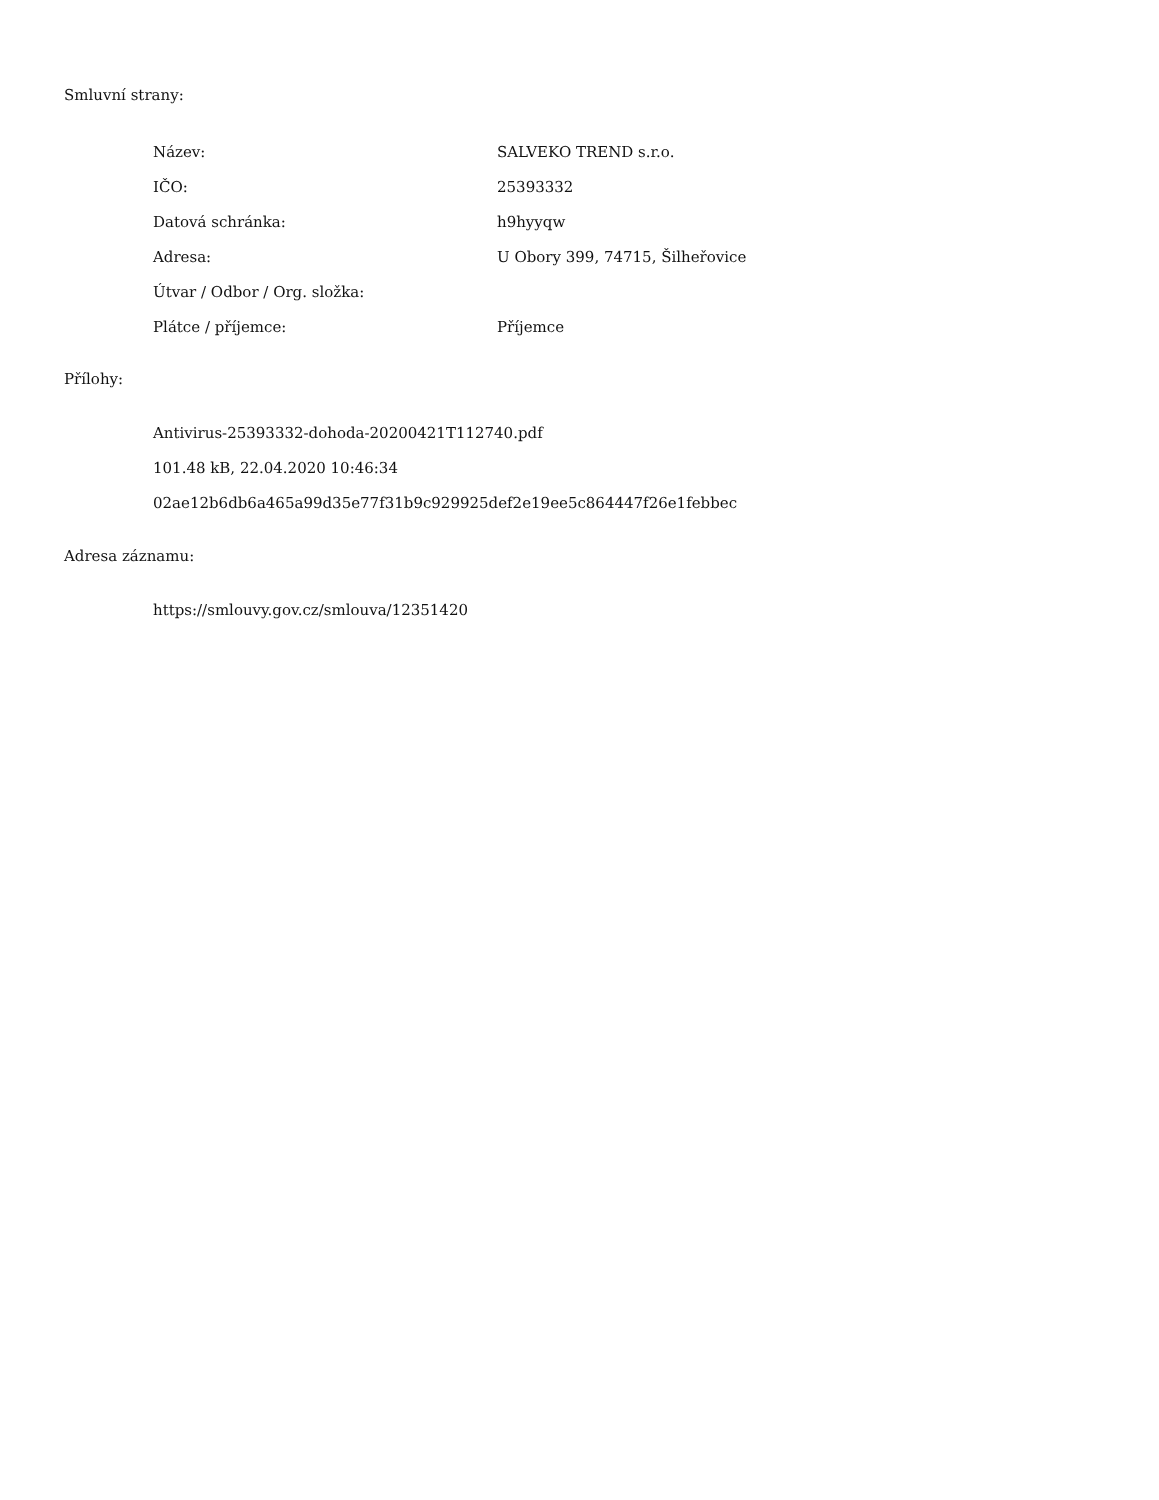Smluvní strany:
| Název: | SALVEKO TREND s.r.o. |
| IČO: | 25393332 |
| Datová schránka: | h9hyyqw |
| Adresa: | U Obory 399, 74715, Šilheřovice |
| Útvar / Odbor / Org. složka: | |
| Plátce / příjemce: | Příjemce |
Přílohy:
Antivirus-25393332-dohoda-20200421T112740.pdf
101.48 kB, 22.04.2020 10:46:34
02ae12b6db6a465a99d35e77f31b9c929925def2e19ee5c864447f26e1febbec
Adresa záznamu:
https://smlouvy.gov.cz/smlouva/12351420